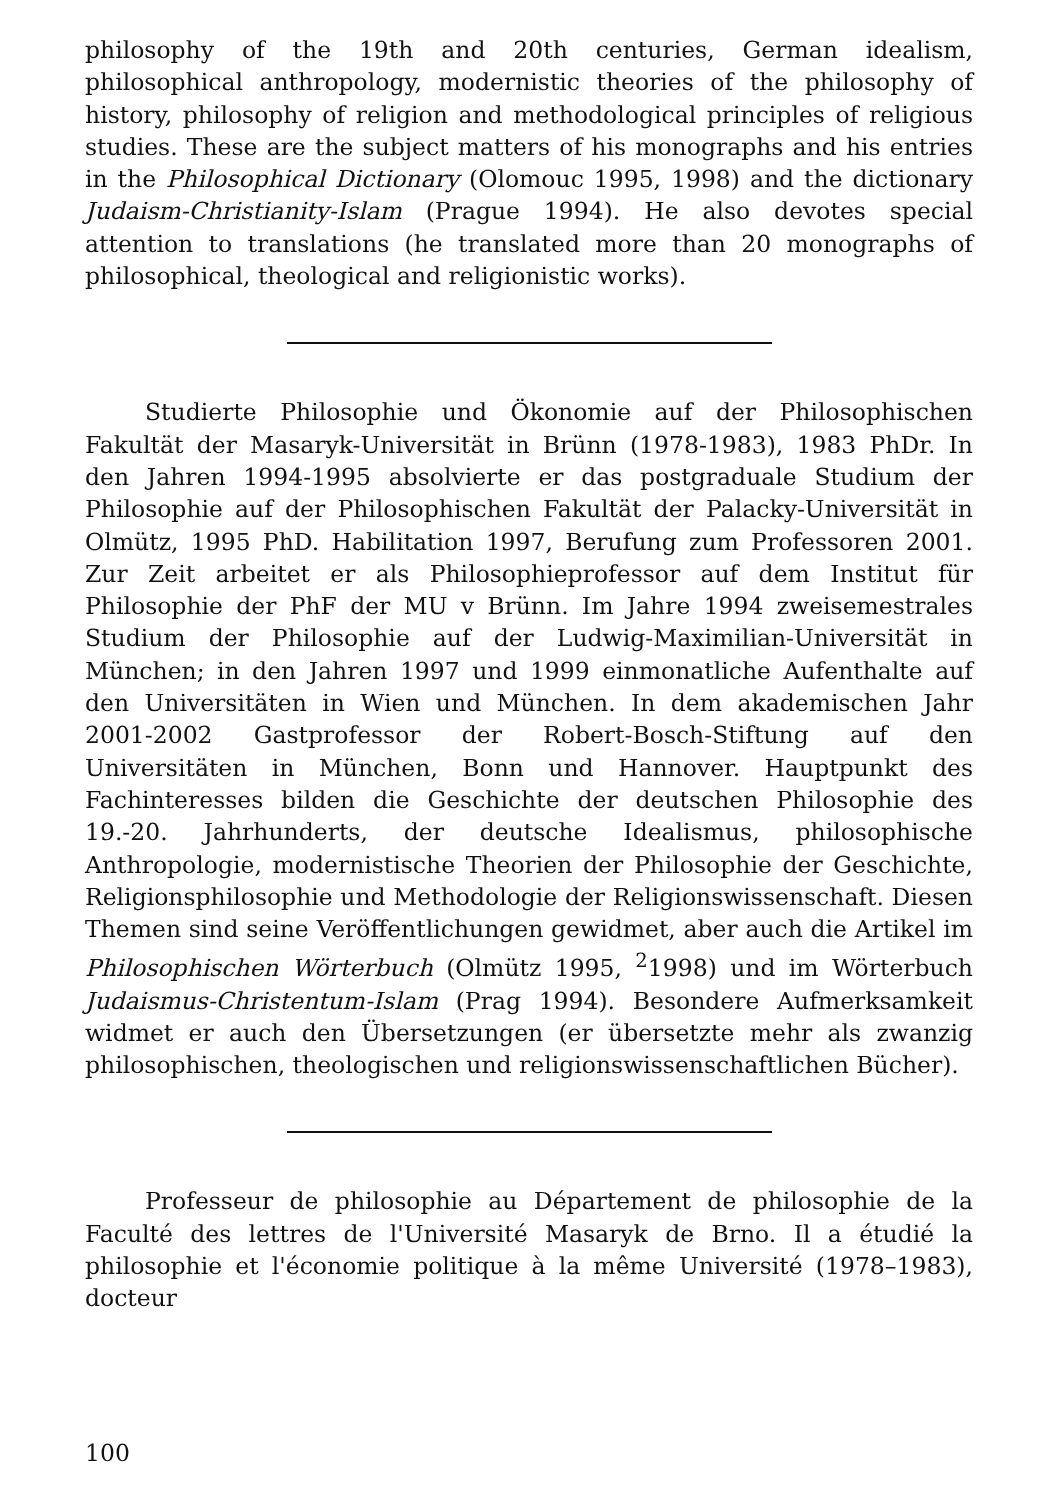philosophy of the 19th and 20th centuries, German idealism, philosophical anthropology, modernistic theories of the philosophy of history, philosophy of religion and methodological principles of religious studies. These are the subject matters of his monographs and his entries in the Philosophical Dictionary (Olomouc 1995, 1998) and the dictionary Judaism-Christianity-Islam (Prague 1994). He also devotes special attention to translations (he translated more than 20 monographs of philosophical, theological and religionistic works).
Studierte Philosophie und Ökonomie auf der Philosophischen Fakultät der Masaryk-Universität in Brünn (1978-1983), 1983 PhDr. In den Jahren 1994-1995 absolvierte er das postgraduale Studium der Philosophie auf der Philosophischen Fakultät der Palacky-Universität in Olmütz, 1995 PhD. Habilitation 1997, Berufung zum Professoren 2001. Zur Zeit arbeitet er als Philosophieprofessor auf dem Institut für Philosophie der PhF der MU v Brünn. Im Jahre 1994 zweisemestrales Studium der Philosophie auf der Ludwig-Maximilian-Universität in München; in den Jahren 1997 und 1999 einmonatliche Aufenthalte auf den Universitäten in Wien und München. In dem akademischen Jahr 2001-2002 Gastprofessor der Robert-Bosch-Stiftung auf den Universitäten in München, Bonn und Hannover. Hauptpunkt des Fachinteresses bilden die Geschichte der deutschen Philosophie des 19.-20. Jahrhunderts, der deutsche Idealismus, philosophische Anthropologie, modernistische Theorien der Philosophie der Geschichte, Religionsphilosophie und Methodologie der Religionswissenschaft. Diesen Themen sind seine Veröffentlichungen gewidmet, aber auch die Artikel im Philosophischen Wörterbuch (Olmütz 1995, <sup>2</sup>1998) und im Wörterbuch Judaismus-Christentum-Islam (Prag 1994). Besondere Aufmerksamkeit widmet er auch den Übersetzungen (er übersetzte mehr als zwanzig philosophischen, theologischen und religionswissenschaftlichen Bücher).
Professeur de philosophie au Département de philosophie de la Faculté des lettres de l'Université Masaryk de Brno. Il a étudié la philosophie et l'économie politique à la même Université (1978–1983), docteur
100